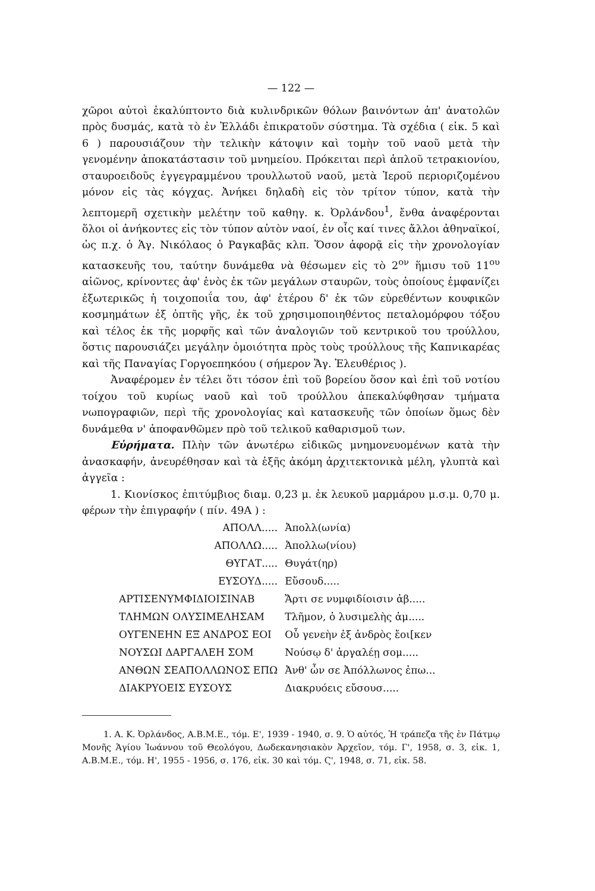— 122 —
χῶροι αὐτοὶ ἐκαλύπτοντο διὰ κυλινδρικῶν θόλων βαινόντων ἀπ' ἀνατολῶν πρὸς δυσμάς, κατὰ τὸ ἐν Ἑλλάδι ἐπικρατοῦν σύστημα. Τὰ σχέδια ( εἰκ. 5 καὶ 6 ) παρουσιάζουν τὴν τελικὴν κάτοψιν καὶ τομὴν τοῦ ναοῦ μετὰ τὴν γενομένην ἀποκατάστασιν τοῦ μνημείου. Πρόκειται περὶ ἁπλοῦ τετρακιονίου, σταυροειδοῦς ἐγγεγραμμένου τρουλλωτοῦ ναοῦ, μετὰ Ἱεροῦ περιοριζομένου μόνον εἰς τὰς κόγχας. Ἀνήκει δηλαδὴ εἰς τὸν τρίτον τύπον, κατὰ τὴν λεπτομερῆ σχετικὴν μελέτην τοῦ καθηγ. κ. Ὀρλάνδου<sup>1</sup>, ἔνθα ἀναφέρονται ὅλοι οἱ ἀνήκοντες εἰς τὸν τύπον αὐτὸν ναοί, ἐν οἷς καί τινες ἄλλοι ἀθηναϊκοί, ὡς π.χ. ὁ Ἁγ. Νικόλαος ὁ Ραγκαβᾶς κλπ. Ὅσον ἀφορᾷ εἰς τὴν χρονολογίαν κατασκευῆς του, ταύτην δυνάμεθα νὰ θέσωμεν εἰς τὸ 2<sup>ον</sup> ἥμισυ τοῦ 11<sup>ου</sup> αἰῶνος, κρίνοντες ἀφ' ἑνὸς ἐκ τῶν μεγάλων σταυρῶν, τοὺς ὁποίους ἐμφανίζει ἐξωτερικῶς ἡ τοιχοποιΐα του, ἀφ' ἑτέρου δ' ἐκ τῶν εὑρεθέντων κουφικῶν κοσμημάτων ἐξ ὀπτῆς γῆς, ἐκ τοῦ χρησιμοποιηθέντος πεταλομόρφου τόξου καὶ τέλος ἐκ τῆς μορφῆς καὶ τῶν ἀναλογιῶν τοῦ κεντρικοῦ του τρούλλου, ὅστις παρουσιάζει μεγάλην ὁμοιότητα πρὸς τοὺς τρούλλους τῆς Καπνικαρέας καὶ τῆς Παναγίας Γοργοεπηκόου ( σήμερον Ἅγ. Ἐλευθέριος ).
Ἀναφέρομεν ἐν τέλει ὅτι τόσον ἐπὶ τοῦ βορείου ὅσον καὶ ἐπὶ τοῦ νοτίου τοίχου τοῦ κυρίως ναοῦ καὶ τοῦ τρούλλου ἀπεκαλύφθησαν τμήματα νωπογραφιῶν, περὶ τῆς χρονολογίας καὶ κατασκευῆς τῶν ὁποίων ὅμως δὲν δυνάμεθα ν' ἀποφανθῶμεν πρὸ τοῦ τελικοῦ καθαρισμοῦ των.
Εὑρήματα. Πλὴν τῶν ἀνωτέρω εἰδικῶς μνημονευομένων κατὰ τὴν ἀνασκαφήν, ἀνευρέθησαν καὶ τὰ ἑξῆς ἀκόμη ἀρχιτεκτονικὰ μέλη, γλυπτὰ καὶ ἀγγεῖα :
1. Κιονίσκος ἐπιτύμβιος διαμ. 0,23 μ. ἐκ λευκοῦ μαρμάρου μ.σ.μ. 0,70 μ. φέρων τὴν ἐπιγραφήν ( πίν. 49Α ) :
| ΑΠΟΛΛ..... | Ἀπολλ(ωνία) |
| ΑΠΟΛΛΩ..... | Ἀπολλω(νίου) |
| ΘΥΓΑΤ..... | Θυγάτ(ηρ) |
| ΕΥΣΟΥΔ..... | Εὔσουδ..... |
| ΑΡΤΙΣΕΝΥΜΦΙΔΙΟΙΣΙΝΑΒ | Ἄρτι σε νυμφιδίοισιν ἀβ..... |
| ΤΛΗΜΩΝ ΟΛΥΣΙΜΕΛΗΣΑΜ | Τλῆμον, ὁ λυσιμελὴς ἀμ..... |
| ΟΥΓΕΝΕΗΝ ΕΞ ΑΝΔΡΟΣ ΕΟΙ | Οὗ γενεὴν ἐξ ἀνδρὸς ἔοι[κεν |
| ΝΟΥΣΩΙ ΔΑΡΓΑΛΕΗ ΣΟΜ | Νούσῳ δ' ἀργαλέῃ σομ..... |
| ΑΝΘΩΝ ΣΕΑΠΟΛΛΩΝΟΣ ΕΠΩ | Ἀνθ' ὧν σε Ἀπόλλωνος ἐπω... |
| ΔΙΑΚΡΥΟΕΙΣ ΕΥΣΟΥΣ | Διακρυόεις εὔσουσ..... |
1. Α. Κ. Ὀρλάνδος, Α.Β.Μ.Ε., τόμ. Ε', 1939 - 1940, σ. 9. Ὁ αὐτός, Ἡ τράπεζα τῆς ἐν Πάτμῳ Μονῆς Ἁγίου Ἰωάννου τοῦ Θεολόγου, Δωδεκανησιακὸν Ἀρχεῖον, τόμ. Γ', 1958, σ. 3, εἰκ. 1, Α.Β.Μ.Ε., τόμ. Η', 1955 - 1956, σ. 176, εἰκ. 30 καὶ τόμ. Ϛ', 1948, σ. 71, εἰκ. 58.